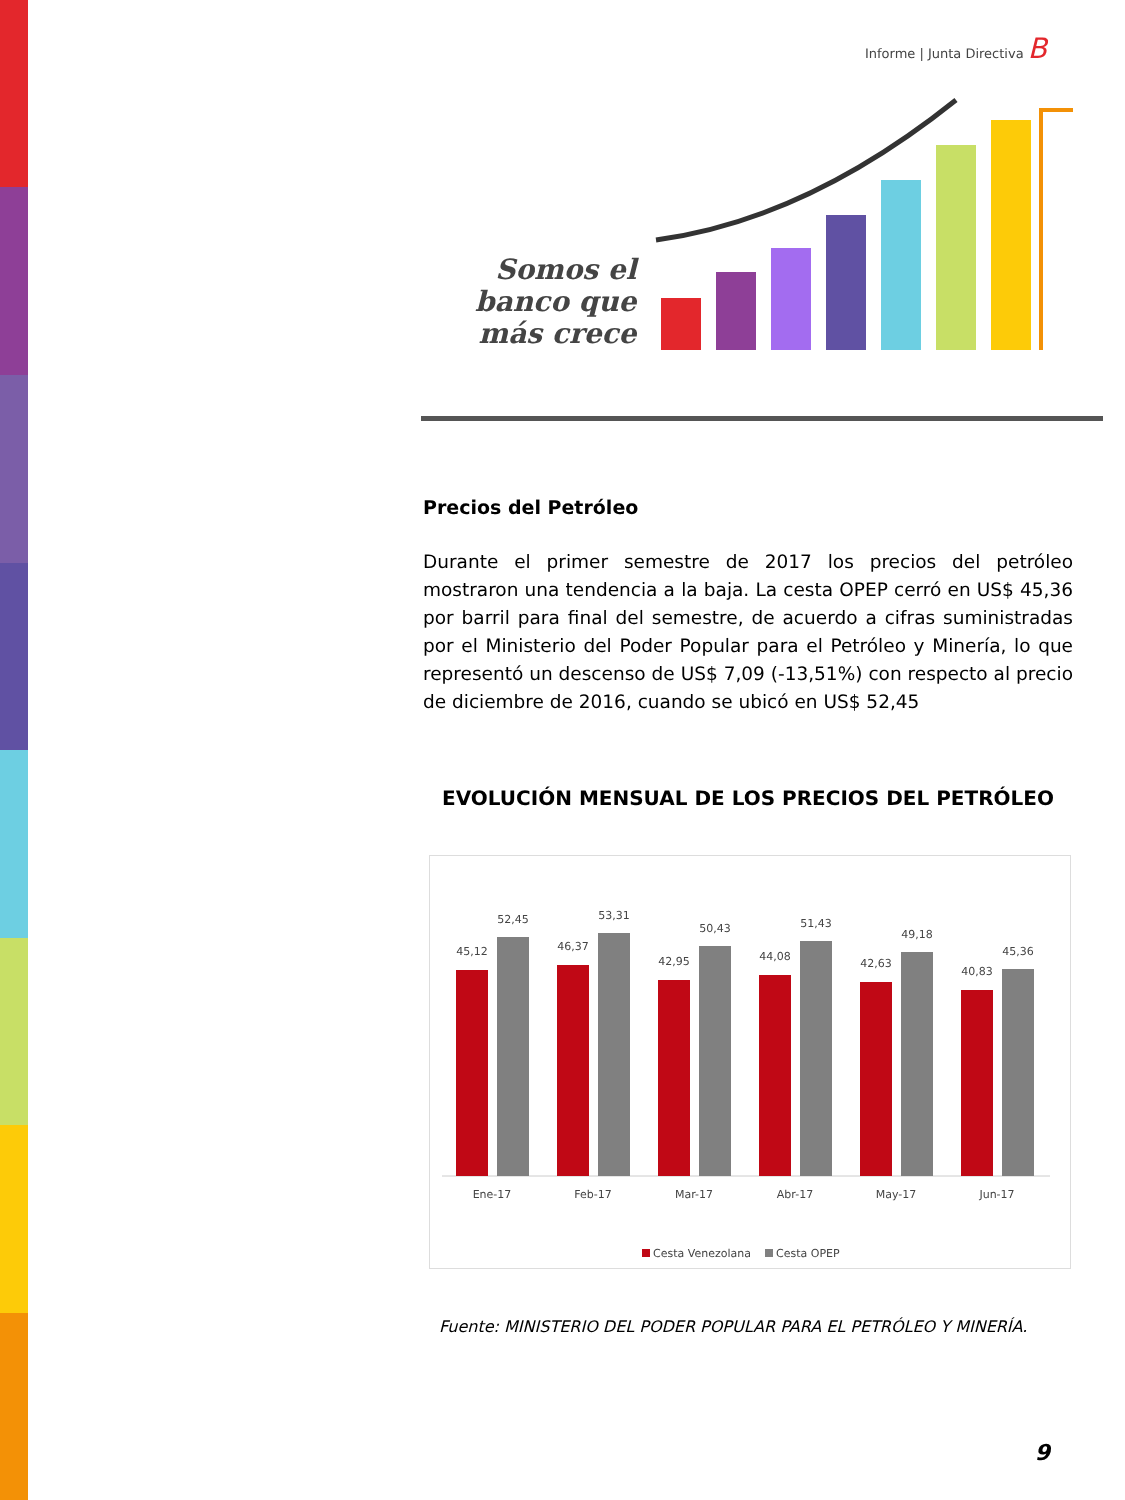Informe | Junta Directiva B
Somos el banco que más crece
Precios del Petróleo
Durante el primer semestre de 2017 los precios del petróleo mostraron una tendencia a la baja. La cesta OPEP cerró en US$ 45,36 por barril para final del semestre, de acuerdo a cifras suministradas por el Ministerio del Poder Popular para el Petróleo y Minería, lo que representó un descenso de US$ 7,09 (-13,51%) con respecto al precio de diciembre de 2016, cuando se ubicó en US$ 52,45
EVOLUCIÓN MENSUAL DE LOS PRECIOS DEL PETRÓLEO
45,12
52,45
Ene-17
46,37
53,31
Feb-17
42,95
50,43
Mar-17
44,08
51,43
Abr-17
42,63
49,18
May-17
40,83
45,36
Jun-17
Cesta Venezolana
Cesta OPEP
Fuente: MINISTERIO DEL PODER POPULAR PARA EL PETRÓLEO Y MINERÍA.
9